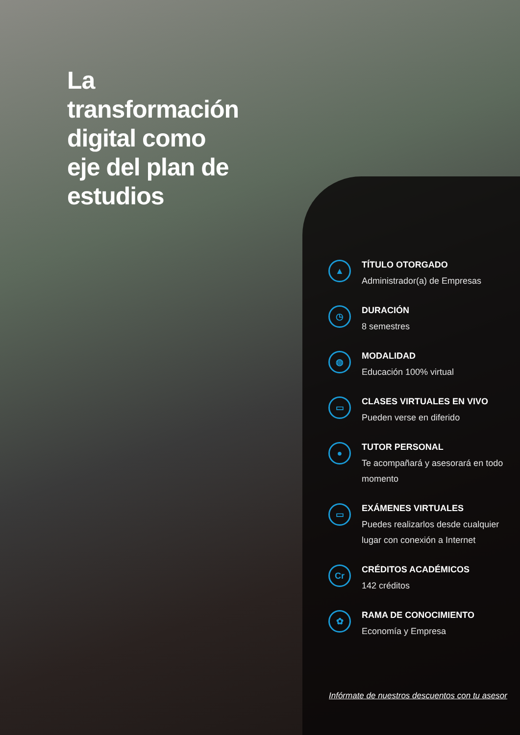La transformación digital como eje del plan de estudios
▲
TÍTULO OTORGADO
Administrador(a) de Empresas
◷
DURACIÓN
8 semestres
◍
MODALIDAD
Educación 100% virtual
▭
CLASES VIRTUALES EN VIVO
Pueden verse en diferido
●
TUTOR PERSONAL
Te acompañará y asesorará en todo momento
▭
EXÁMENES VIRTUALES
Puedes realizarlos desde cualquier lugar con conexión a Internet
Cr
CRÉDITOS ACADÉMICOS
142 créditos
✿
RAMA DE CONOCIMIENTO
Economía y Empresa
Infórmate de nuestros descuentos con tu asesor